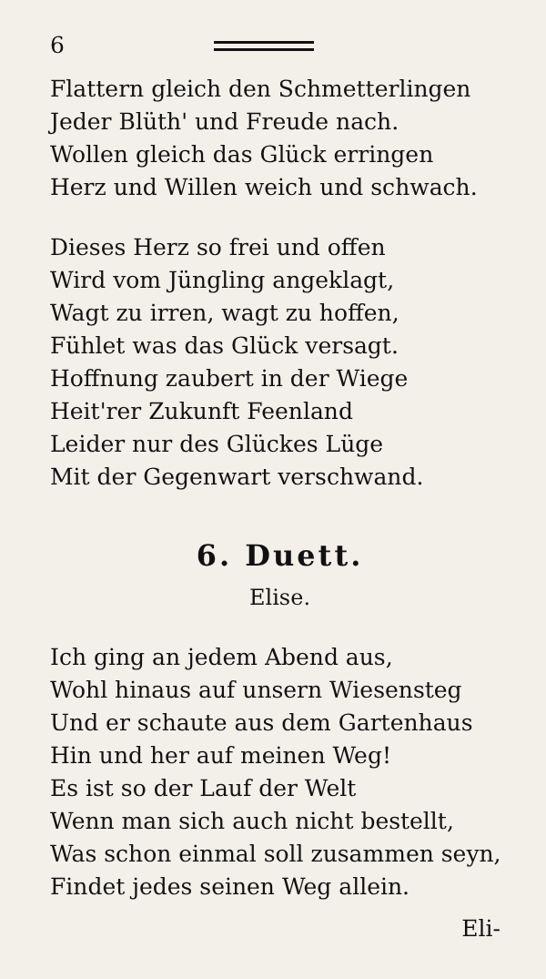6
Flattern gleich den Schmetterlingen
Jeder Blüth' und Freude nach.
Wollen gleich das Glück erringen
Herz und Willen weich und schwach.
Dieses Herz so frei und offen
Wird vom Jüngling angeklagt,
Wagt zu irren, wagt zu hoffen,
Fühlet was das Glück versagt.
Hoffnung zaubert in der Wiege
Heit'rer Zukunft Feenland
Leider nur des Glückes Lüge
Mit der Gegenwart verschwand.
6. Duett.
Elise.
Ich ging an jedem Abend aus,
Wohl hinaus auf unsern Wiesensteg
Und er schaute aus dem Gartenhaus
Hin und her auf meinen Weg!
Es ist so der Lauf der Welt
Wenn man sich auch nicht bestellt,
Was schon einmal soll zusammen seyn,
Findet jedes seinen Weg allein.
Eli-